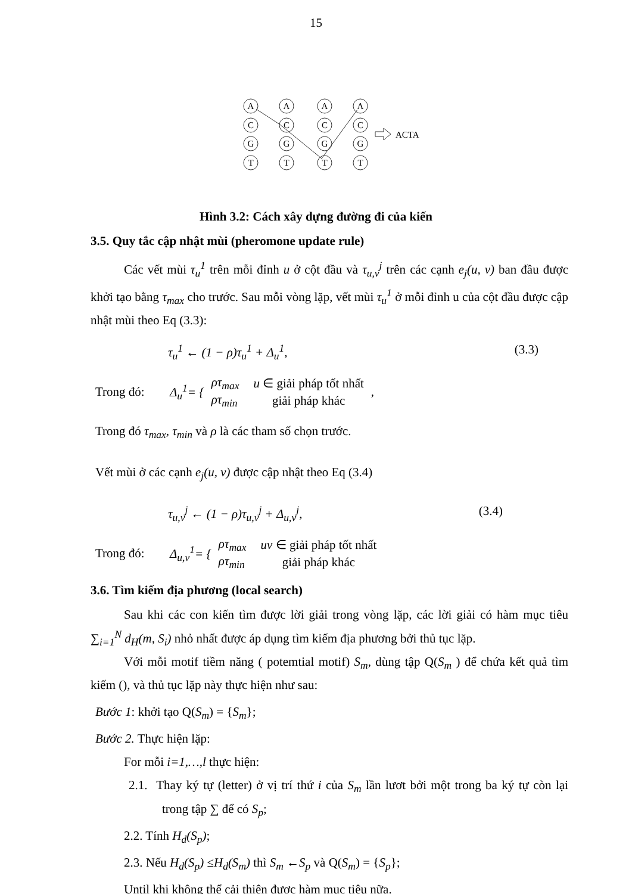15
A
A
A
A
C
C
C
C
G
G
G
G
T
T
T
T
ACTA
Hình 3.2: Cách xây dựng đường đi của kiến
3.5. Quy tắc cập nhật mùi (pheromone update rule)
Các vết mùi τ<sub>u</sub><sup>1</sup> trên mỗi đỉnh u ở cột đầu và τ<sub>u,v</sub><sup>j</sup> trên các cạnh e<sub>j</sub>(u, v) ban đầu được khởi tạo bằng τ<sub>max</sub> cho trước. Sau mỗi vòng lặp, vết mùi τ<sub>u</sub><sup>1</sup> ở mỗi đỉnh u của cột đầu được cập nhật mùi theo Eq (3.3):
τ<sub>u</sub><sup>1</sup> ← (1 − ρ)τ<sub>u</sub><sup>1</sup> + Δ<sub>u</sub><sup>1</sup>, (3.3)
Trong đó: Δ<sub>u</sub><sup>1</sup>= {
| ρτ<sub>max</sub> | u ∈ giải pháp tốt nhất |
| ρτ<sub>min</sub> | giải pháp khác |
,
Trong đó τ<sub>max</sub>, τ<sub>min</sub> và ρ là các tham số chọn trước.
Vết mùi ở các cạnh e<sub>j</sub>(u, v) được cập nhật theo Eq (3.4)
τ<sub>u,v</sub><sup>j</sup> ← (1 − ρ)τ<sub>u,v</sub><sup>j</sup> + Δ<sub>u,v</sub><sup>j</sup>, (3.4)
Trong đó: Δ<sub>u,v</sub><sup>1</sup>= {
| ρτ<sub>max</sub> | uv ∈ giải pháp tốt nhất |
| ρτ<sub>min</sub> | giải pháp khác |
3.6. Tìm kiếm địa phương (local search)
Sau khi các con kiến tìm được lời giải trong vòng lặp, các lời giải có hàm mục tiêu ∑<sub>i=1</sub><sup>N</sup> d<sub>H</sub>(m, S<sub>i</sub>) nhỏ nhất được áp dụng tìm kiếm địa phương bởi thủ tục lặp.
Với mỗi motif tiềm năng ( potemtial motif) S<sub>m</sub>, dùng tập Q(S<sub>m</sub> ) để chứa kết quả tìm kiếm (), và thủ tục lặp này thực hiện như sau:
Bước 1: khởi tạo Q(S<sub>m</sub>) = {S<sub>m</sub>};
Bước 2. Thực hiện lặp:
For mỗi i=1,…,l thực hiện:
2.1. Thay ký tự (letter) ở vị trí thứ i của S<sub>m</sub> lần lươt bởi một trong ba ký tự còn lại trong tập ∑ để có S<sub>p</sub>;
2.2. Tính H<sub>d</sub>(S<sub>p</sub>);
2.3. Nếu H<sub>d</sub>(S<sub>p</sub>) ≤H<sub>d</sub>(S<sub>m</sub>) thì S<sub>m</sub> ←S<sub>p</sub> và Q(S<sub>m</sub>) = {S<sub>p</sub>};
Until khi không thể cải thiện được hàm mục tiêu nữa.